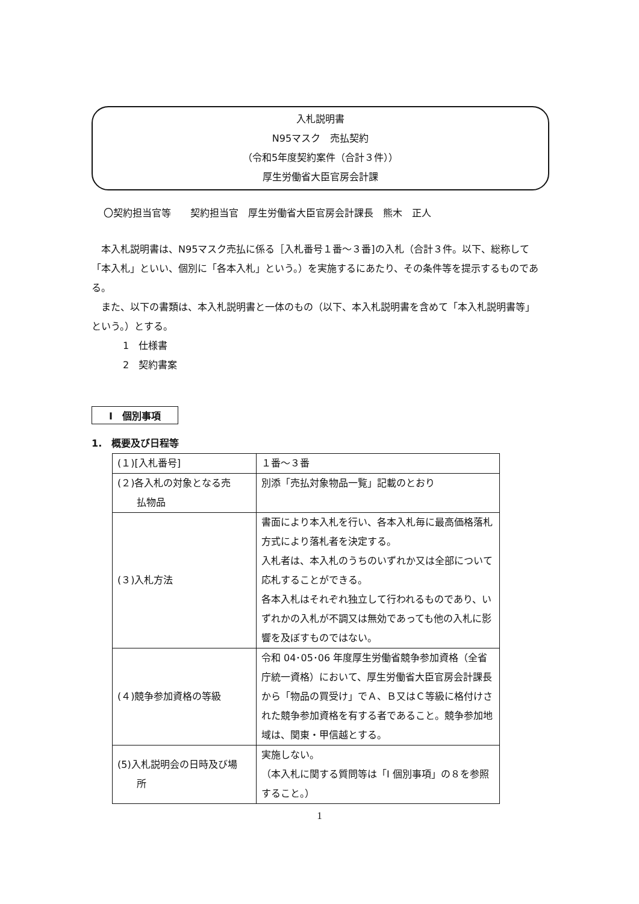入札説明書
N95マスク　売払契約
（令和5年度契約案件（合計３件））
厚生労働省大臣官房会計課
〇契約担当官等　　契約担当官　厚生労働省大臣官房会計課長　熊木　正人
　本入札説明書は、N95マスク売払に係る［入札番号１番～３番]の入札（合計３件。以下、総称して「本入札」といい、個別に「各本入札」という。）を実施するにあたり、その条件等を提示するものである。
　また、以下の書類は、本入札説明書と一体のもの（以下、本入札説明書を含めて「本入札説明書等」という。）とする。
1　仕様書
2　契約書案
Ⅰ　個別事項
1.　概要及び日程等
| (１)[入札番号] | １番～３番 |
| (２)各入札の対象となる売 払物品 | 別添「売払対象物品一覧」記載のとおり |
| (３)入札方法 | 書面により本入札を行い、各本入札毎に最高価格落札方式により落札者を決定する。 入札者は、本入札のうちのいずれか又は全部について応札することができる。 各本入札はそれぞれ独立して行われるものであり、いずれかの入札が不調又は無効であっても他の入札に影響を及ぼすものではない。 |
| (４)競争参加資格の等級 | 令和 04･05･06 年度厚生労働省競争参加資格（全省庁統一資格）において、厚生労働省大臣官房会計課長から「物品の買受け」でＡ、Ｂ又はＣ等級に格付けされた競争参加資格を有する者であること。競争参加地域は、関東・甲信越とする。 |
| (5)入札説明会の日時及び場 所 | 実施しない。 （本入札に関する質問等は「Ⅰ 個別事項」の８を参照すること。） |
1